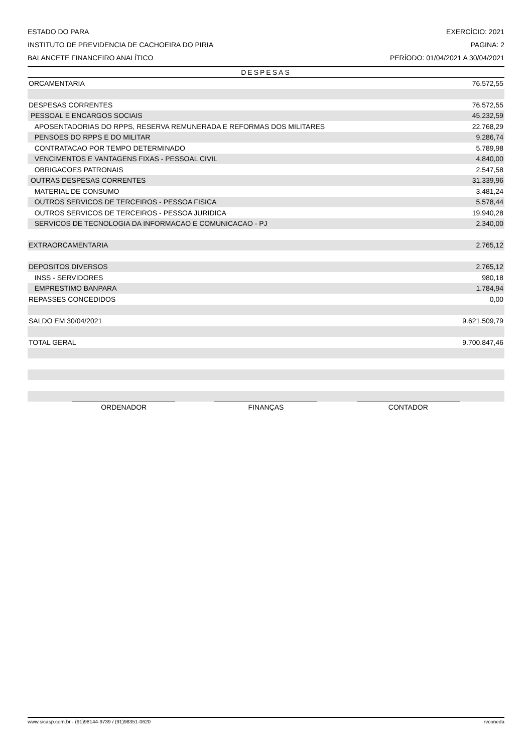ESTADO DO PARA EXERCÍCIO: 2021
INSTITUTO DE PREVIDENCIA DE CACHOEIRA DO PIRIA PAGINA: 2
BALANCETE FINANCEIRO ANALÍTICO PERÍODO: 01/04/2021 A 30/04/2021
DESPESAS
| ORCAMENTARIA | 76.572,55 |
| DESPESAS CORRENTES | 76.572,55 |
| PESSOAL E ENCARGOS SOCIAIS | 45.232,59 |
| APOSENTADORIAS DO RPPS, RESERVA REMUNERADA E REFORMAS DOS MILITARES | 22.768,29 |
| PENSOES DO RPPS E DO MILITAR | 9.286,74 |
| CONTRATACAO POR TEMPO DETERMINADO | 5.789,98 |
| VENCIMENTOS E VANTAGENS FIXAS - PESSOAL CIVIL | 4.840,00 |
| OBRIGACOES PATRONAIS | 2.547,58 |
| OUTRAS DESPESAS CORRENTES | 31.339,96 |
| MATERIAL DE CONSUMO | 3.481,24 |
| OUTROS SERVICOS DE TERCEIROS - PESSOA FISICA | 5.578,44 |
| OUTROS SERVICOS DE TERCEIROS - PESSOA JURIDICA | 19.940,28 |
| SERVICOS DE TECNOLOGIA DA INFORMACAO E COMUNICACAO - PJ | 2.340,00 |
| EXTRAORCAMENTARIA | 2.765,12 |
| DEPOSITOS DIVERSOS | 2.765,12 |
| INSS - SERVIDORES | 980,18 |
| EMPRESTIMO BANPARA | 1.784,94 |
| REPASSES CONCEDIDOS | 0,00 |
| SALDO EM 30/04/2021 | 9.621.509,79 |
| TOTAL GERAL | 9.700.847,46 |
ORDENADOR FINANÇAS CONTADOR
www.sicasp.com.br - (91)98144-9739 / (91)98351-0620 rvconeda